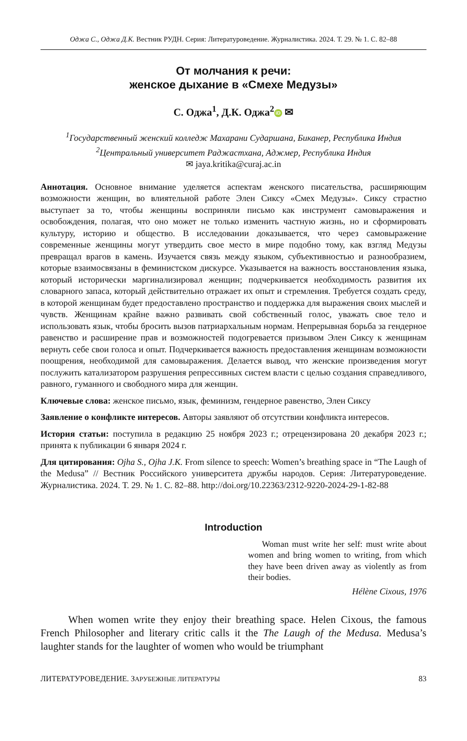Оджа С., Оджа Д.К. Вестник РУДН. Серия: Литературоведение. Журналистика. 2024. Т. 29. № 1. С. 82–88
От молчания к речи:
женское дыхание в «Смехе Медузы»
С. Оджа<sup>1</sup>, Д.К. Оджа<sup>2</sup> iD ✉
<sup>1</sup> Государственный женский колледж Махарани Сударшана, Биканер, Республика Индия
<sup>2</sup> Центральный университет Раджастхана, Аджмер, Республика Индия
✉ jaya.kritika@curaj.ac.in
Аннотация. Основное внимание уделяется аспектам женского писательства, расширяющим возможности женщин, во влиятельной работе Элен Сиксу «Смех Медузы». Сиксу страстно выступает за то, чтобы женщины восприняли письмо как инструмент самовыражения и освобождения, полагая, что оно может не только изменить частную жизнь, но и сформировать культуру, историю и общество. В исследовании доказывается, что через самовыражение современные женщины могут утвердить свое место в мире подобно тому, как взгляд Медузы превращал врагов в камень. Изучается связь между языком, субъективностью и разнообразием, которые взаимосвязаны в феминистском дискурсе. Указывается на важность восстановления языка, который исторически маргинализировал женщин; подчеркивается необходимость развития их словарного запаса, который действительно отражает их опыт и стремления. Требуется создать среду, в которой женщинам будет предоставлено пространство и поддержка для выражения своих мыслей и чувств. Женщинам крайне важно развивать свой собственный голос, уважать свое тело и использовать язык, чтобы бросить вызов патриархальным нормам. Непрерывная борьба за гендерное равенство и расширение прав и возможностей подогревается призывом Элен Сиксу к женщинам вернуть себе свои голоса и опыт. Подчеркивается важность предоставления женщинам возможности поощрения, необходимой для самовыражения. Делается вывод, что женские произведения могут послужить катализатором разрушения репрессивных систем власти с целью создания справедливого, равного, гуманного и свободного мира для женщин.
Ключевые слова: женское письмо, язык, феминизм, гендерное равенство, Элен Сиксу
Заявление о конфликте интересов. Авторы заявляют об отсутствии конфликта интересов.
История статьи: поступила в редакцию 25 ноября 2023 г.; отрецензирована 20 декабря 2023 г.; принята к публикации 6 января 2024 г.
Для цитирования: Ojha S., Ojha J.K. From silence to speech: Women’s breathing space in “The Laugh of the Medusa” // Вестник Российского университета дружбы народов. Серия: Литературоведение. Журналистика. 2024. Т. 29. № 1. С. 82–88. http://doi.org/10.22363/2312-9220-2024-29-1-82-88
Introduction
Woman must write her self: must write about women and bring women to writing, from which they have been driven away as violently as from their bodies.
Hélène Cixous, 1976
When women write they enjoy their breathing space. Helen Cixous, the famous French Philosopher and literary critic calls it the The Laugh of the Medusa. Medusa’s laughter stands for the laughter of women who would be triumphant
ЛИТЕРАТУРОВЕДЕНИЕ. ЗАРУБЕЖНЫЕ ЛИТЕРАТУРЫ 83